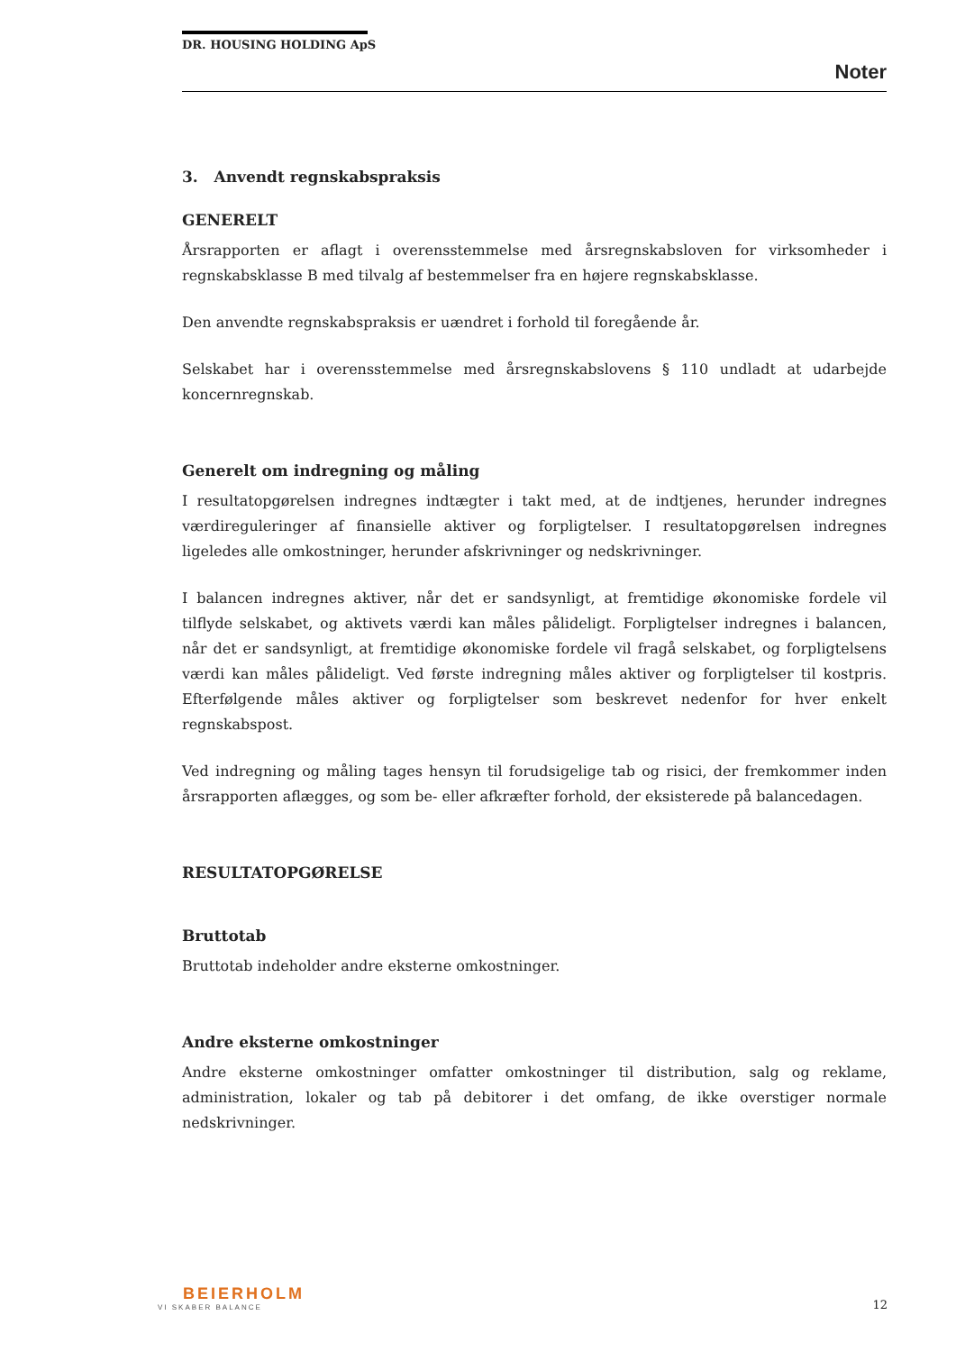DR. HOUSING HOLDING ApS
Noter
3. Anvendt regnskabspraksis
GENERELT
Årsrapporten er aflagt i overensstemmelse med årsregnskabsloven for virksomheder i regnskabsklasse B med tilvalg af bestemmelser fra en højere regnskabsklasse.
Den anvendte regnskabspraksis er uændret i forhold til foregående år.
Selskabet har i overensstemmelse med årsregnskabslovens § 110 undladt at udarbejde koncernregnskab.
Generelt om indregning og måling
I resultatopgørelsen indregnes indtægter i takt med, at de indtjenes, herunder indregnes værdireguleringer af finansielle aktiver og forpligtelser. I resultatopgørelsen indregnes ligeledes alle omkostninger, herunder afskrivninger og nedskrivninger.
I balancen indregnes aktiver, når det er sandsynligt, at fremtidige økonomiske fordele vil tilflyde selskabet, og aktivets værdi kan måles pålideligt. Forpligtelser indregnes i balancen, når det er sandsynligt, at fremtidige økonomiske fordele vil fragå selskabet, og forpligtelsens værdi kan måles pålideligt. Ved første indregning måles aktiver og forpligtelser til kostpris. Efterfølgende måles aktiver og forpligtelser som beskrevet nedenfor for hver enkelt regnskabspost.
Ved indregning og måling tages hensyn til forudsigelige tab og risici, der fremkommer inden årsrapporten aflægges, og som be- eller afkræfter forhold, der eksisterede på balancedagen.
RESULTATOPGØRELSE
Bruttotab
Bruttotab indeholder andre eksterne omkostninger.
Andre eksterne omkostninger
Andre eksterne omkostninger omfatter omkostninger til distribution, salg og reklame, administration, lokaler og tab på debitorer i det omfang, de ikke overstiger normale nedskrivninger.
BEIERHOLM
VI SKABER BALANCE
12